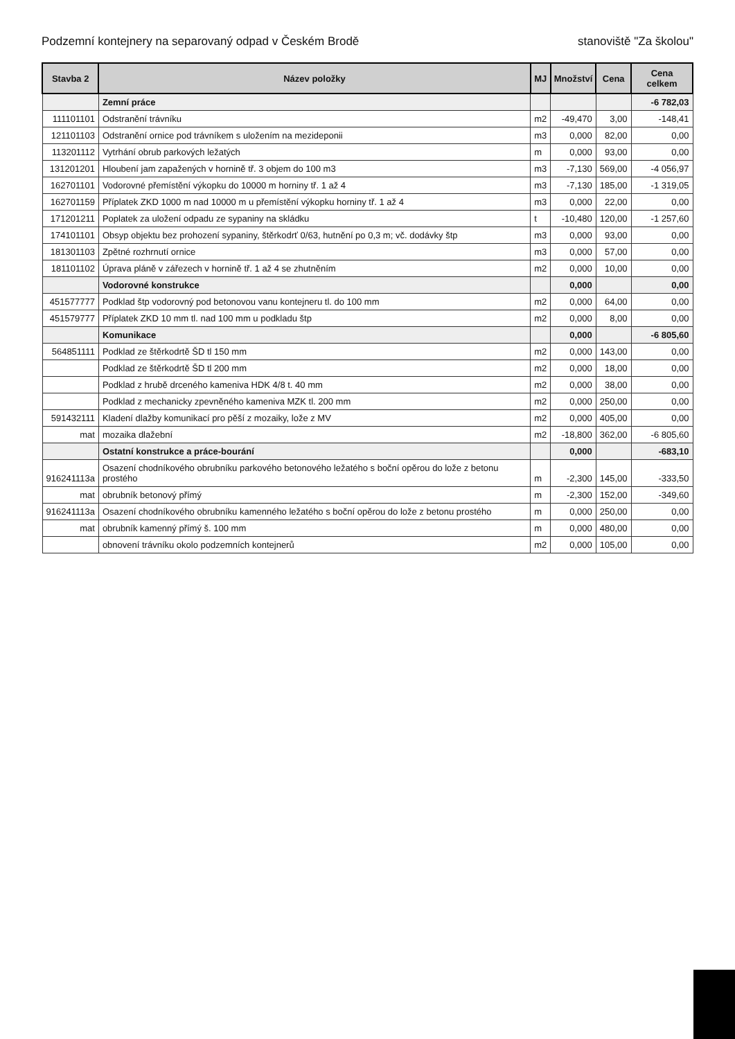Podzemní kontejnery na separovaný odpad v Českém Brodě stanoviště "Za školou"
| Stavba 2 | Název položky | MJ | Množství | Cena | Cena celkem |
| --- | --- | --- | --- | --- | --- |
| | Zemní práce | | | | -6 782,03 |
| 111101101 | Odstranění trávníku | m2 | -49,470 | 3,00 | -148,41 |
| 121101103 | Odstranění ornice pod trávníkem s uložením na mezideponii | m3 | 0,000 | 82,00 | 0,00 |
| 113201112 | Vytrhání obrub parkových ležatých | m | 0,000 | 93,00 | 0,00 |
| 131201201 | Hloubení jam zapažených v hornině tř. 3 objem do 100 m3 | m3 | -7,130 | 569,00 | -4 056,97 |
| 162701101 | Vodorovné přemístění výkopku do 10000 m horniny tř. 1 až 4 | m3 | -7,130 | 185,00 | -1 319,05 |
| 162701159 | Příplatek ZKD 1000 m nad 10000 m u přemístění výkopku horniny tř. 1 až 4 | m3 | 0,000 | 22,00 | 0,00 |
| 171201211 | Poplatek za uložení odpadu ze sypaniny na skládku | t | -10,480 | 120,00 | -1 257,60 |
| 174101101 | Obsyp objektu bez prohození sypaniny, štěrkodrť 0/63, hutnění po 0,3 m; vč. dodávky štp | m3 | 0,000 | 93,00 | 0,00 |
| 181301103 | Zpětné rozhrnutí ornice | m3 | 0,000 | 57,00 | 0,00 |
| 181101102 | Úprava pláně v zářezech v hornině tř. 1 až 4 se zhutněním | m2 | 0,000 | 10,00 | 0,00 |
| | Vodorovné konstrukce | | 0,000 | | 0,00 |
| 451577777 | Podklad štp vodorovný pod betonovou vanu kontejneru tl. do 100 mm | m2 | 0,000 | 64,00 | 0,00 |
| 451579777 | Příplatek ZKD 10 mm tl. nad 100 mm u podkladu štp | m2 | 0,000 | 8,00 | 0,00 |
| | Komunikace | | 0,000 | | -6 805,60 |
| 564851111 | Podklad ze štěrkodrtě ŠD tl 150 mm | m2 | 0,000 | 143,00 | 0,00 |
| | Podklad ze štěrkodrtě ŠD tl 200 mm | m2 | 0,000 | 18,00 | 0,00 |
| | Podklad z hrubě drceného kameniva HDK 4/8 t. 40 mm | m2 | 0,000 | 38,00 | 0,00 |
| | Podklad z mechanicky zpevněného kameniva MZK tl. 200 mm | m2 | 0,000 | 250,00 | 0,00 |
| 591432111 | Kladení dlažby komunikací pro pěší z mozaiky, lože z MV | m2 | 0,000 | 405,00 | 0,00 |
| mat | mozaika dlažební | m2 | -18,800 | 362,00 | -6 805,60 |
| | Ostatní konstrukce a práce-bourání | | 0,000 | | -683,10 |
| 916241113a | Osazení chodníkového obrubníku parkového betonového ležatého s boční opěrou do lože z betonu prostého | m | -2,300 | 145,00 | -333,50 |
| mat | obrubník betonový přímý | m | -2,300 | 152,00 | -349,60 |
| 916241113a | Osazení chodníkového obrubníku kamenného ležatého s boční opěrou do lože z betonu prostého | m | 0,000 | 250,00 | 0,00 |
| mat | obrubník kamenný přímý š. 100 mm | m | 0,000 | 480,00 | 0,00 |
| | obnovení trávníku okolo podzemních kontejnerů | m2 | 0,000 | 105,00 | 0,00 |